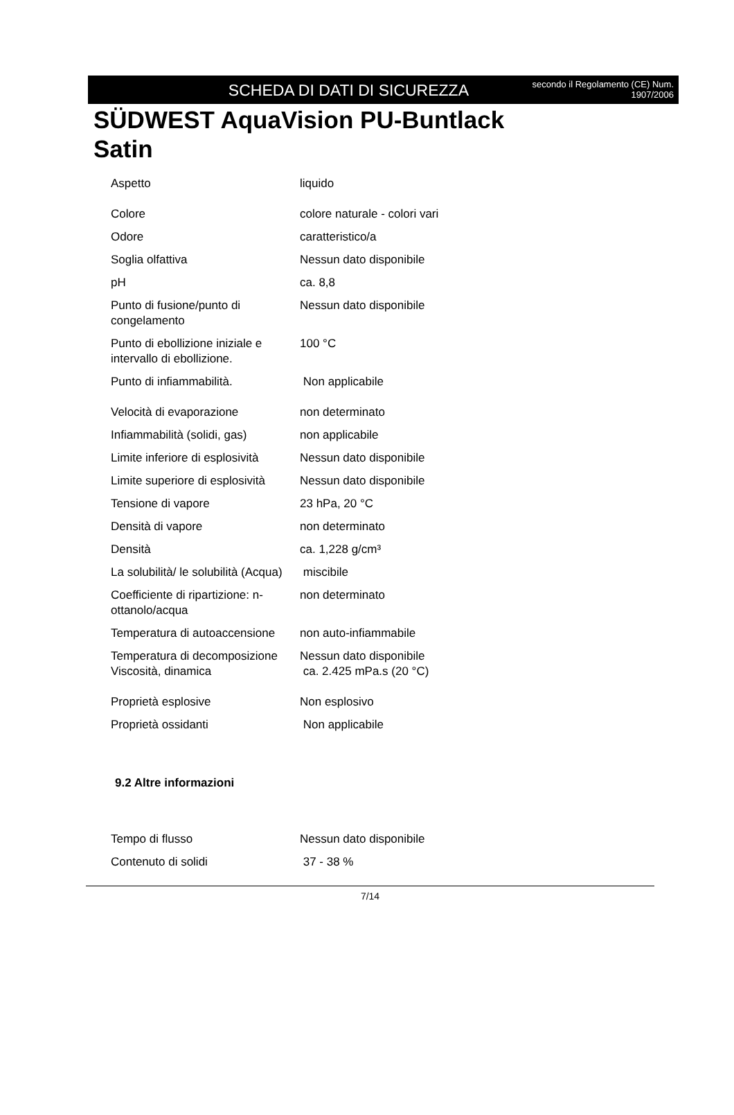SCHEDA DI DATI DI SICUREZZA
secondo il Regolamento (CE) Num.
1907/2006
SÜDWEST AquaVision PU-Buntlack Satin
| Aspetto | liquido |
| Colore | colore naturale - colori vari |
| Odore | caratteristico/a |
| Soglia olfattiva | Nessun dato disponibile |
| pH | ca. 8,8 |
| Punto di fusione/punto di congelamento | Nessun dato disponibile |
| Punto di ebollizione iniziale e intervallo di ebollizione. | 100 °C |
| Punto di infiammabilità. | Non applicabile |
| Velocità di evaporazione | non determinato |
| Infiammabilità (solidi, gas) | non applicabile |
| Limite inferiore di esplosività | Nessun dato disponibile |
| Limite superiore di esplosività | Nessun dato disponibile |
| Tensione di vapore | 23 hPa, 20 °C |
| Densità di vapore | non determinato |
| Densità | ca. 1,228 g/cm³ |
| La solubilità/ le solubilità (Acqua) | miscibile |
| Coefficiente di ripartizione: n-ottanolo/acqua | non determinato |
| Temperatura di autoaccensione | non auto-infiammabile |
| Temperatura di decomposizione | Nessun dato disponibile |
| Viscosità, dinamica | ca. 2.425 mPa.s (20 °C) |
| Proprietà esplosive | Non esplosivo |
| Proprietà ossidanti | Non applicabile |
9.2 Altre informazioni
| Tempo di flusso | Nessun dato disponibile |
| Contenuto di solidi | 37 - 38 % |
7/14